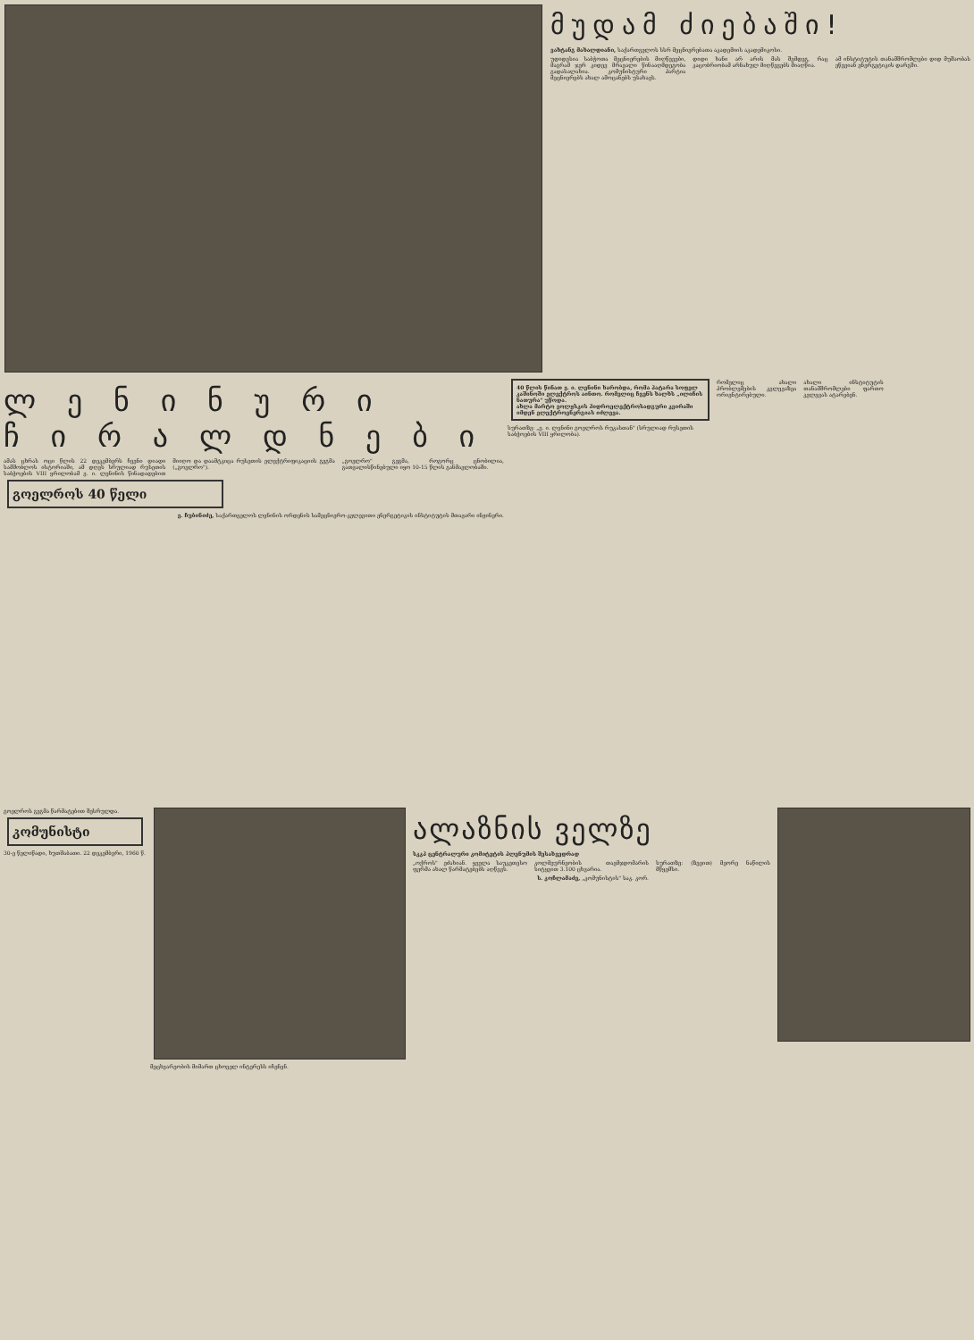მუდამ ძიებაში!
ვახტანგ მახალდიანი, საქართველოს სსრ მეცნიერებათა აკადემიის აკადემიკოსი.
უდიდესია საბჭოთა მეცნიერების მიღწევები, მაგრამ ჯერ კიდევ მრავალი წინააღმდეგობა გადასალახია. კომუნისტური პარტია მეცნიერებს ახალ ამოცანებს უსახავს.
დიდი ხანი არ არის მას შემდეგ, რაც კაცობრიობამ არნახულ მიღწევებს მიაღწია.
ამ ინსტიტუტის თანამშრომლები დიდ მუშაობას ეწევიან ენერგეტიკის დარგში.
ლ ე ნ ი ნ უ რ ი
ჩ ი რ ა ლ დ ნ ე ბ ი
ამას ცხრას ოცი წლის 22 დეკემბერს ჩვენი დიადი სამშობლოს ისტორიაში, ამ დღეს სრულიად რუსეთის საბჭოების VIII ყრილობამ ვ. ი. ლენინის წინადადებით მიიღო და დაამტკიცა რუსეთის ელექტრიფიკაციის გეგმა („გოელრო").
„გოელრო" გეგმა, როგორც ცნობილია, გათვალისწინებული იყო 10-15 წლის განმავლობაში.
გოელროს 40 წელი
ვ. ჩუბინიძე, საქართველოს ლენინის ორდენის სამეცნიერო-კვლევითი ენერგეტიკის ინსტიტუტის მთავარი ინჟინერი.
40 წლის წინათ ვ. ი. ლენინი ხარობდა, რომა პატარა სოფელ კაშინოში ელექტროს აინთო. რომელიც ჩვენს ხალხს „ილიჩის ნათურა" უწოდა.
ახლა მარტო ვოლჟსკის ჰიდროელექტროსადგური კვირაში იმდენ ელექტროენერგიას იძლევა.
სურათზე: „ვ. ი. ლენინი გოელროს რუკასთან" (სრულიად რუსეთის საბჭოების VIII ყრილობა).
რომელიც ახალი პრობლემების კვლევაზეა ორიენტირებული.
ახალი ინსტიტუტის თანამშრომლები ფართო კვლევას ატარებენ.
გოელროს გეგმა წარმატებით შესრულდა.
კომუნისტი
30-ე წელიწადი, ხუთშაბათი. 22 დეკემბერი, 1960 წ.
მეცხვარეობის მიმართ ცხოველ ინტერესს იჩენენ.
ალაზნის ველზე
სკკპ ცენტრალური კომიტეტის პლენუმის შესახვედრად
„ოქროს" ეძახიან. ყველა საუკეთესო ფერმა ახალ წარმატებებს აღწევს.
კოლმეურნეობის თავმჯდომარის სიტყვით 3.100 ცხვარია.
ს. კოჩლამაძე, „კომუნისტის" საკ. კორ.
სურათზე: (ზევით) მეორე ნაწილის მწყემსი.